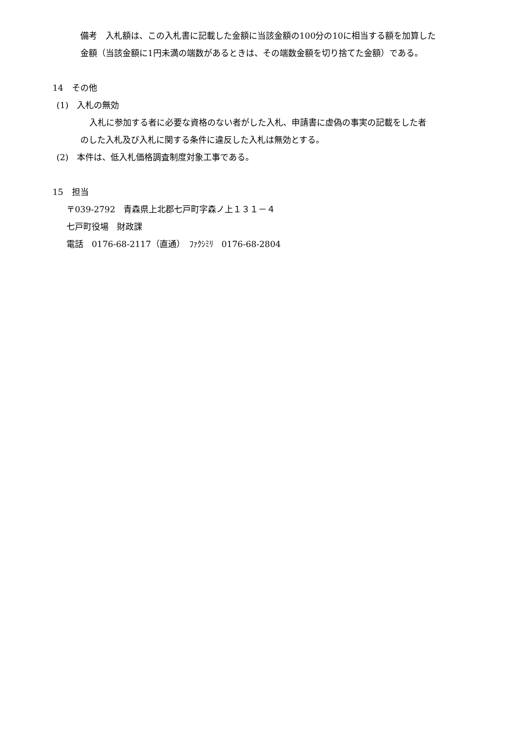備考　入札額は、この入札書に記載した金額に当該金額の100分の10に相当する額を加算した
金額（当該金額に1円未満の端数があるときは、その端数金額を切り捨てた金額）である。
14　その他
(1)　入札の無効
入札に参加する者に必要な資格のない者がした入札、申請書に虚偽の事実の記載をした者
のした入札及び入札に関する条件に違反した入札は無効とする。
(2)　本件は、低入札価格調査制度対象工事である。
15　担当
〒039-2792　青森県上北郡七戸町字森ノ上１３１－４
七戸町役場　財政課
電話　0176-68-2117（直通）　ﾌｧｸｼﾐﾘ　0176-68-2804